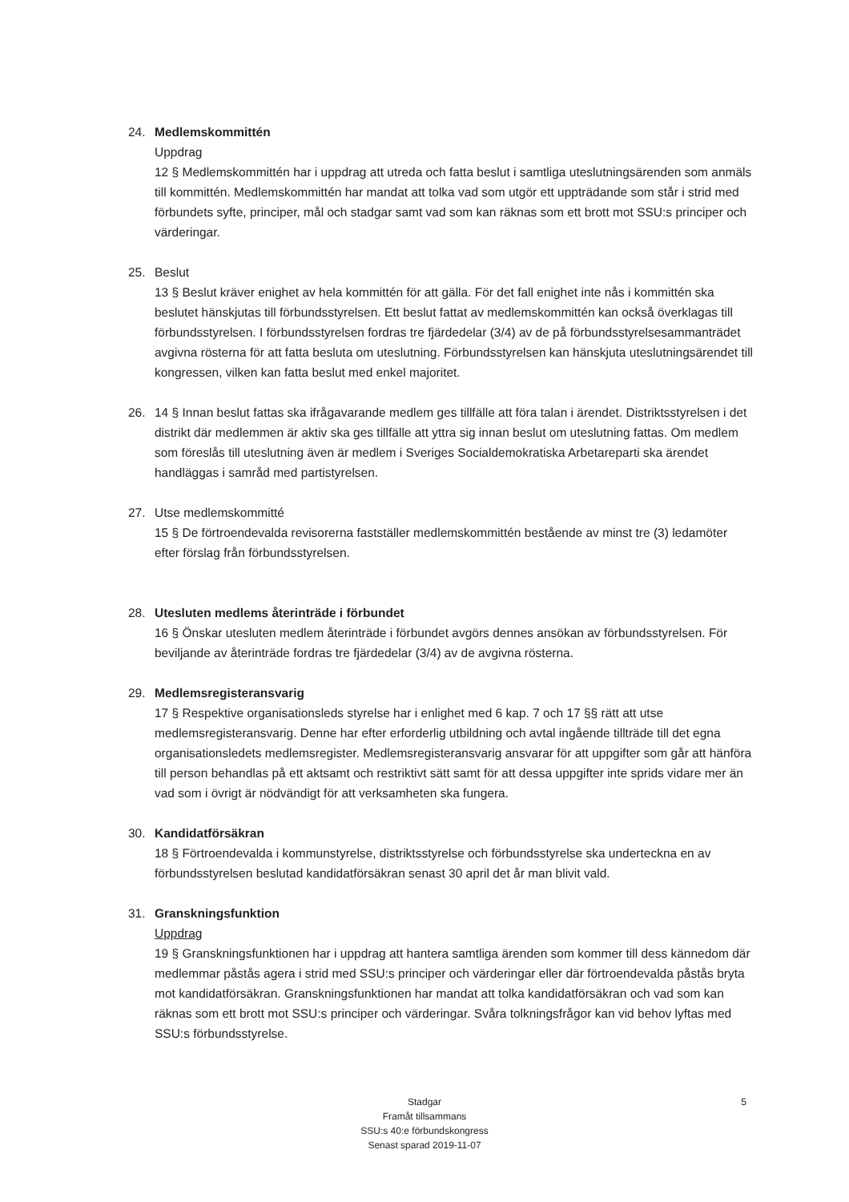24. Medlemskommittén
Uppdrag
12 § Medlemskommittén har i uppdrag att utreda och fatta beslut i samtliga uteslutningsärenden som anmäls till kommittén. Medlemskommittén har mandat att tolka vad som utgör ett uppträdande som står i strid med förbundets syfte, principer, mål och stadgar samt vad som kan räknas som ett brott mot SSU:s principer och värderingar.
25. Beslut
13 § Beslut kräver enighet av hela kommittén för att gälla. För det fall enighet inte nås i kommittén ska beslutet hänskjutas till förbundsstyrelsen. Ett beslut fattat av medlemskommittén kan också överklagas till förbundsstyrelsen. I förbundsstyrelsen fordras tre fjärdedelar (3/4) av de på förbundsstyrelsesammanträdet avgivna rösterna för att fatta besluta om uteslutning. Förbundsstyrelsen kan hänskjuta uteslutningsärendet till kongressen, vilken kan fatta beslut med enkel majoritet.
26. 14 § Innan beslut fattas ska ifrågavarande medlem ges tillfälle att föra talan i ärendet. Distriktsstyrelsen i det distrikt där medlemmen är aktiv ska ges tillfälle att yttra sig innan beslut om uteslutning fattas. Om medlem som föreslås till uteslutning även är medlem i Sveriges Socialdemokratiska Arbetareparti ska ärendet handläggas i samråd med partistyrelsen.
27. Utse medlemskommitté
15 § De förtroendevalda revisorerna fastställer medlemskommittén bestående av minst tre (3) ledamöter efter förslag från förbundsstyrelsen.
28. Utesluten medlems återinträde i förbundet
16 § Önskar utesluten medlem återinträde i förbundet avgörs dennes ansökan av förbundsstyrelsen. För beviljande av återinträde fordras tre fjärdedelar (3/4) av de avgivna rösterna.
29. Medlemsregisteransvarig
17 § Respektive organisationsleds styrelse har i enlighet med 6 kap. 7 och 17 §§ rätt att utse medlemsregisteransvarig. Denne har efter erforderlig utbildning och avtal ingående tillträde till det egna organisationsledets medlemsregister. Medlemsregisteransvarig ansvarar för att uppgifter som går att hänföra till person behandlas på ett aktsamt och restriktivt sätt samt för att dessa uppgifter inte sprids vidare mer än vad som i övrigt är nödvändigt för att verksamheten ska fungera.
30. Kandidatförsäkran
18 § Förtroendevalda i kommunstyrelse, distriktsstyrelse och förbundsstyrelse ska underteckna en av förbundsstyrelsen beslutad kandidatförsäkran senast 30 april det år man blivit vald.
31. Granskningsfunktion
Uppdrag
19 § Granskningsfunktionen har i uppdrag att hantera samtliga ärenden som kommer till dess kännedom där medlemmar påstås agera i strid med SSU:s principer och värderingar eller där förtroendevalda påstås bryta mot kandidatförsäkran. Granskningsfunktionen har mandat att tolka kandidatförsäkran och vad som kan räknas som ett brott mot SSU:s principer och värderingar. Svåra tolkningsfrågor kan vid behov lyftas med SSU:s förbundsstyrelse.
Stadgar
Framåt tillsammans
SSU:s 40:e förbundskongress
Senast sparad 2019-11-07
5